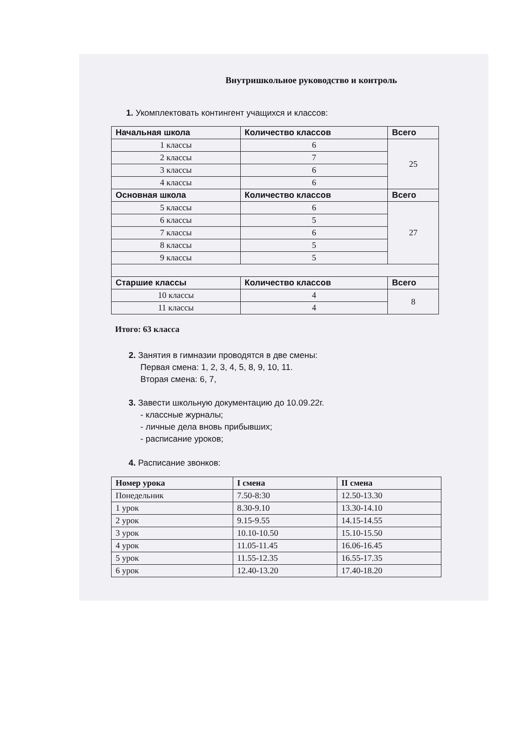Внутришкольное руководство и контроль
1. Укомплектовать контингент учащихся и классов:
| Начальная школа | Количество классов | Всего |
| --- | --- | --- |
| 1 классы | 6 | 25 |
| 2 классы | 7 | |
| 3 классы | 6 | |
| 4 классы | 6 | |
| Основная школа | Количество классов | Всего |
| 5 классы | 6 | 27 |
| 6 классы | 5 | |
| 7 классы | 6 | |
| 8 классы | 5 | |
| 9 классы | 5 | |
| Старшие классы | Количество классов | Всего |
| 10 классы | 4 | 8 |
| 11 классы | 4 | |
Итого: 63 класса
2. Занятия в гимназии проводятся в две смены:
Первая смена: 1, 2, 3, 4, 5, 8, 9, 10, 11.
Вторая смена: 6, 7,
3. Завести школьную документацию до 10.09.22г.
- классные журналы;
- личные дела вновь прибывших;
- расписание уроков;
4. Расписание звонков:
| Номер урока | I смена | II смена |
| --- | --- | --- |
| Понедельник | 7.50-8:30 | 12.50-13.30 |
| 1 урок | 8.30-9.10 | 13.30-14.10 |
| 2 урок | 9.15-9.55 | 14.15-14.55 |
| 3 урок | 10.10-10.50 | 15.10-15.50 |
| 4 урок | 11.05-11.45 | 16.06-16.45 |
| 5 урок | 11.55-12.35 | 16.55-17.35 |
| 6 урок | 12.40-13.20 | 17.40-18.20 |